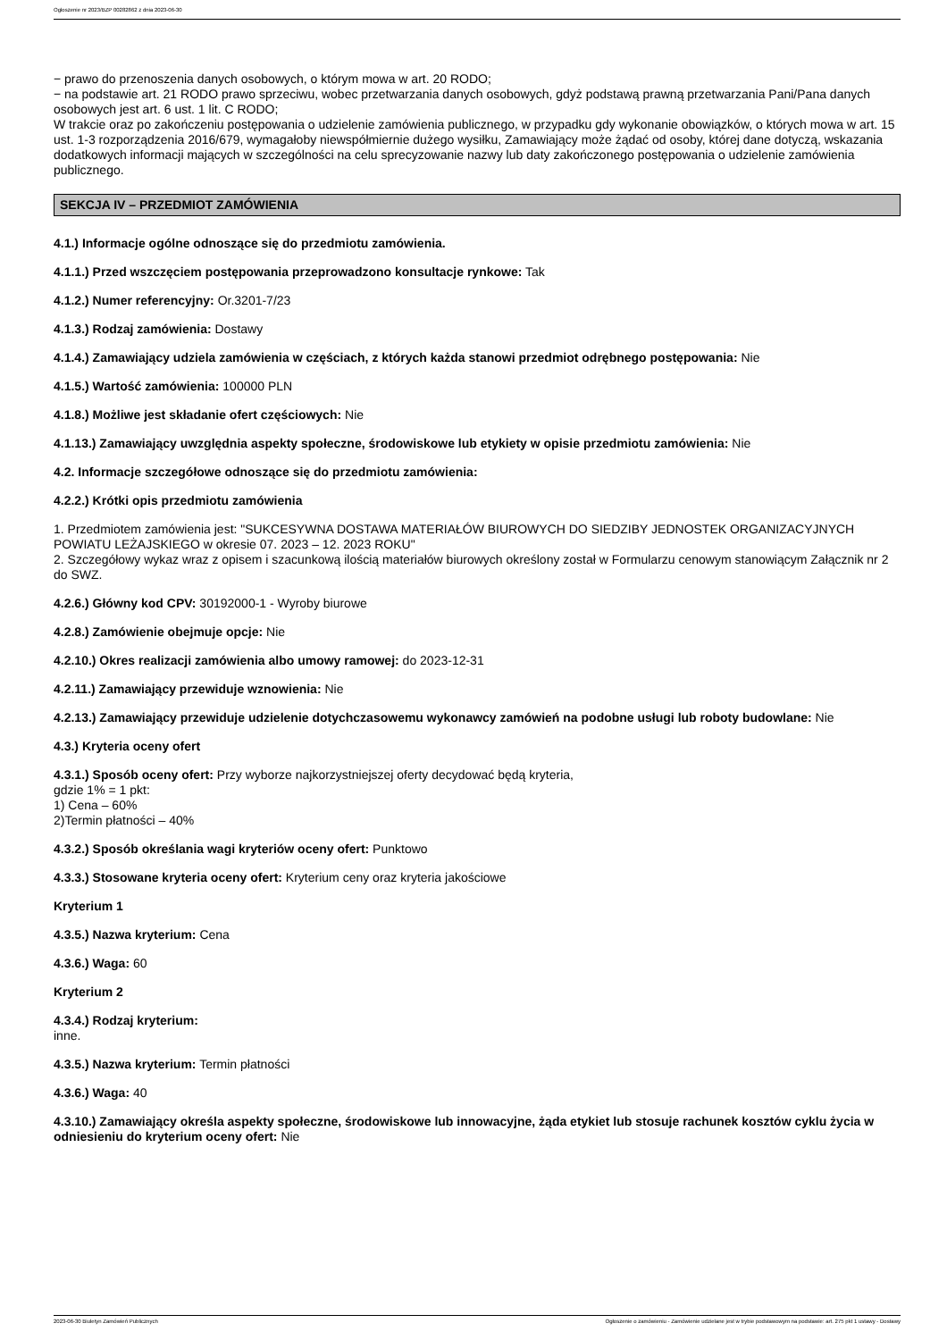Ogłoszenie nr 2023/BZP 00282862 z dnia 2023-06-30
− prawo do przenoszenia danych osobowych, o którym mowa w art. 20 RODO;
− na podstawie art. 21 RODO prawo sprzeciwu, wobec przetwarzania danych osobowych, gdyż podstawą prawną przetwarzania Pani/Pana danych osobowych jest art. 6 ust. 1 lit. C RODO;
W trakcie oraz po zakończeniu postępowania o udzielenie zamówienia publicznego, w przypadku gdy wykonanie obowiązków, o których mowa w art. 15 ust. 1-3 rozporządzenia 2016/679, wymagałoby niewspółmiernie dużego wysiłku, Zamawiający może żądać od osoby, której dane dotyczą, wskazania dodatkowych informacji mających w szczególności na celu sprecyzowanie nazwy lub daty zakończonego postępowania o udzielenie zamówienia publicznego.
SEKCJA IV – PRZEDMIOT ZAMÓWIENIA
4.1.) Informacje ogólne odnoszące się do przedmiotu zamówienia.
4.1.1.) Przed wszczęciem postępowania przeprowadzono konsultacje rynkowe: Tak
4.1.2.) Numer referencyjny: Or.3201-7/23
4.1.3.) Rodzaj zamówienia: Dostawy
4.1.4.) Zamawiający udziela zamówienia w częściach, z których każda stanowi przedmiot odrębnego postępowania: Nie
4.1.5.) Wartość zamówienia: 100000 PLN
4.1.8.) Możliwe jest składanie ofert częściowych: Nie
4.1.13.) Zamawiający uwzględnia aspekty społeczne, środowiskowe lub etykiety w opisie przedmiotu zamówienia: Nie
4.2. Informacje szczegółowe odnoszące się do przedmiotu zamówienia:
4.2.2.) Krótki opis przedmiotu zamówienia
1. Przedmiotem zamówienia jest: "SUKCESYWNA DOSTAWA MATERIAŁÓW BIUROWYCH DO SIEDZIBY JEDNOSTEK ORGANIZACYJNYCH POWIATU LEŻAJSKIEGO w okresie 07. 2023 – 12. 2023 ROKU"
2. Szczegółowy wykaz wraz z opisem i szacunkową ilością materiałów biurowych określony został w Formularzu cenowym stanowiącym Załącznik nr 2 do SWZ.
4.2.6.) Główny kod CPV: 30192000-1 - Wyroby biurowe
4.2.8.) Zamówienie obejmuje opcje: Nie
4.2.10.) Okres realizacji zamówienia albo umowy ramowej: do 2023-12-31
4.2.11.) Zamawiający przewiduje wznowienia: Nie
4.2.13.) Zamawiający przewiduje udzielenie dotychczasowemu wykonawcy zamówień na podobne usługi lub roboty budowlane: Nie
4.3.) Kryteria oceny ofert
4.3.1.) Sposób oceny ofert: Przy wyborze najkorzystniejszej oferty decydować będą kryteria,
gdzie 1% = 1 pkt:
1) Cena – 60%
2)Termin płatności – 40%
4.3.2.) Sposób określania wagi kryteriów oceny ofert: Punktowo
4.3.3.) Stosowane kryteria oceny ofert: Kryterium ceny oraz kryteria jakościowe
Kryterium 1
4.3.5.) Nazwa kryterium: Cena
4.3.6.) Waga: 60
Kryterium 2
4.3.4.) Rodzaj kryterium:
inne.
4.3.5.) Nazwa kryterium: Termin płatności
4.3.6.) Waga: 40
4.3.10.) Zamawiający określa aspekty społeczne, środowiskowe lub innowacyjne, żąda etykiet lub stosuje rachunek kosztów cyklu życia w odniesieniu do kryterium oceny ofert: Nie
2023-06-30 Biuletyn Zamówień Publicznych Ogłoszenie o zamówieniu - Zamówienie udzielane jest w trybie podstawowym na podstawie: art. 275 pkt 1 ustawy - Dostawy